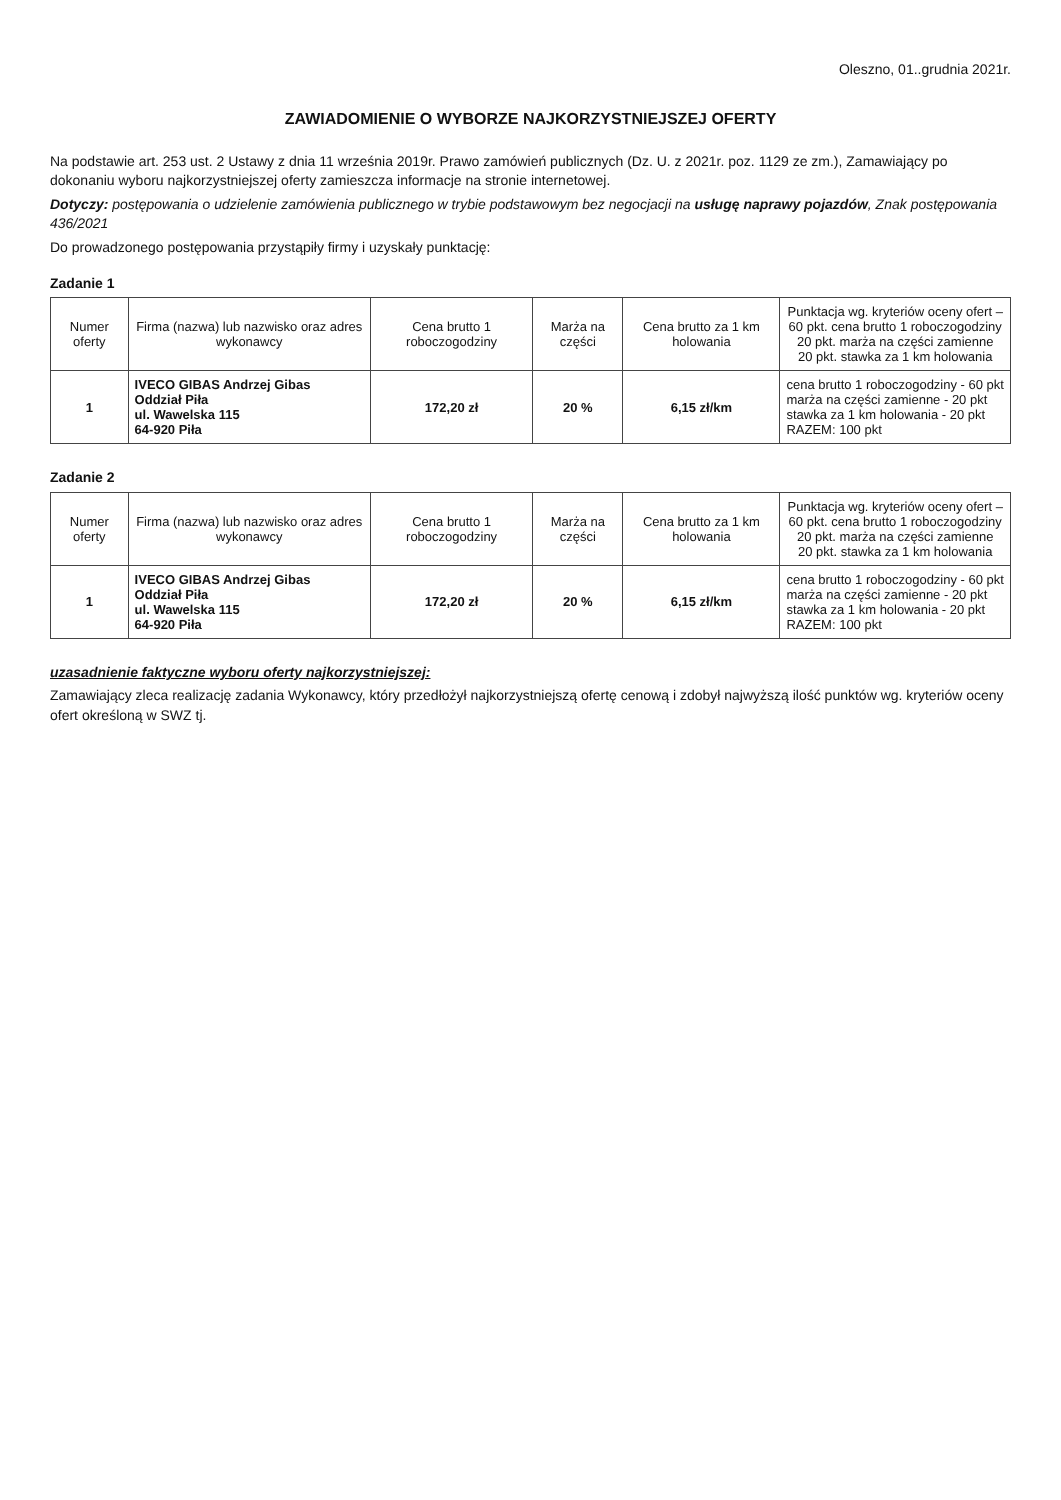Oleszno, 01..grudnia 2021r.
ZAWIADOMIENIE O WYBORZE NAJKORZYSTNIEJSZEJ OFERTY
Na podstawie art. 253 ust. 2 Ustawy z dnia 11 września 2019r. Prawo zamówień publicznych (Dz. U. z 2021r. poz. 1129 ze zm.), Zamawiający po dokonaniu wyboru najkorzystniejszej oferty zamieszcza informacje na stronie internetowej.
Dotyczy: postępowania o udzielenie zamówienia publicznego w trybie podstawowym bez negocjacji na usługę naprawy pojazdów, Znak postępowania 436/2021
Do prowadzonego postępowania przystąpiły firmy i uzyskały punktację:
Zadanie 1
| Numer oferty | Firma (nazwa) lub nazwisko oraz adres wykonawcy | Cena brutto 1 roboczogodziny | Marża na części | Cena brutto za 1 km holowania | Punktacja wg. kryteriów oceny ofert – 60 pkt. cena brutto 1 roboczogodziny 20 pkt. marża na części zamienne 20 pkt. stawka za 1 km holowania |
| --- | --- | --- | --- | --- | --- |
| 1 | IVECO GIBAS Andrzej Gibas Oddział Piła ul. Wawelska 115 64-920 Piła | 172,20 zł | 20 % | 6,15 zł/km | cena brutto 1 roboczogodziny - 60 pkt marża na części zamienne - 20 pkt stawka za 1 km holowania - 20 pkt RAZEM: 100 pkt |
Zadanie 2
| Numer oferty | Firma (nazwa) lub nazwisko oraz adres wykonawcy | Cena brutto 1 roboczogodziny | Marża na części | Cena brutto za 1 km holowania | Punktacja wg. kryteriów oceny ofert – 60 pkt. cena brutto 1 roboczogodziny 20 pkt. marża na części zamienne 20 pkt. stawka za 1 km holowania |
| --- | --- | --- | --- | --- | --- |
| 1 | IVECO GIBAS Andrzej Gibas Oddział Piła ul. Wawelska 115 64-920 Piła | 172,20 zł | 20 % | 6,15 zł/km | cena brutto 1 roboczogodziny - 60 pkt marża na części zamienne - 20 pkt stawka za 1 km holowania - 20 pkt RAZEM: 100 pkt |
uzasadnienie faktyczne wyboru oferty najkorzystniejszej:
Zamawiający zleca realizację zadania Wykonawcy, który przedłożył najkorzystniejszą ofertę cenową i zdobył najwyższą ilość punktów wg. kryteriów oceny ofert określoną w SWZ tj.